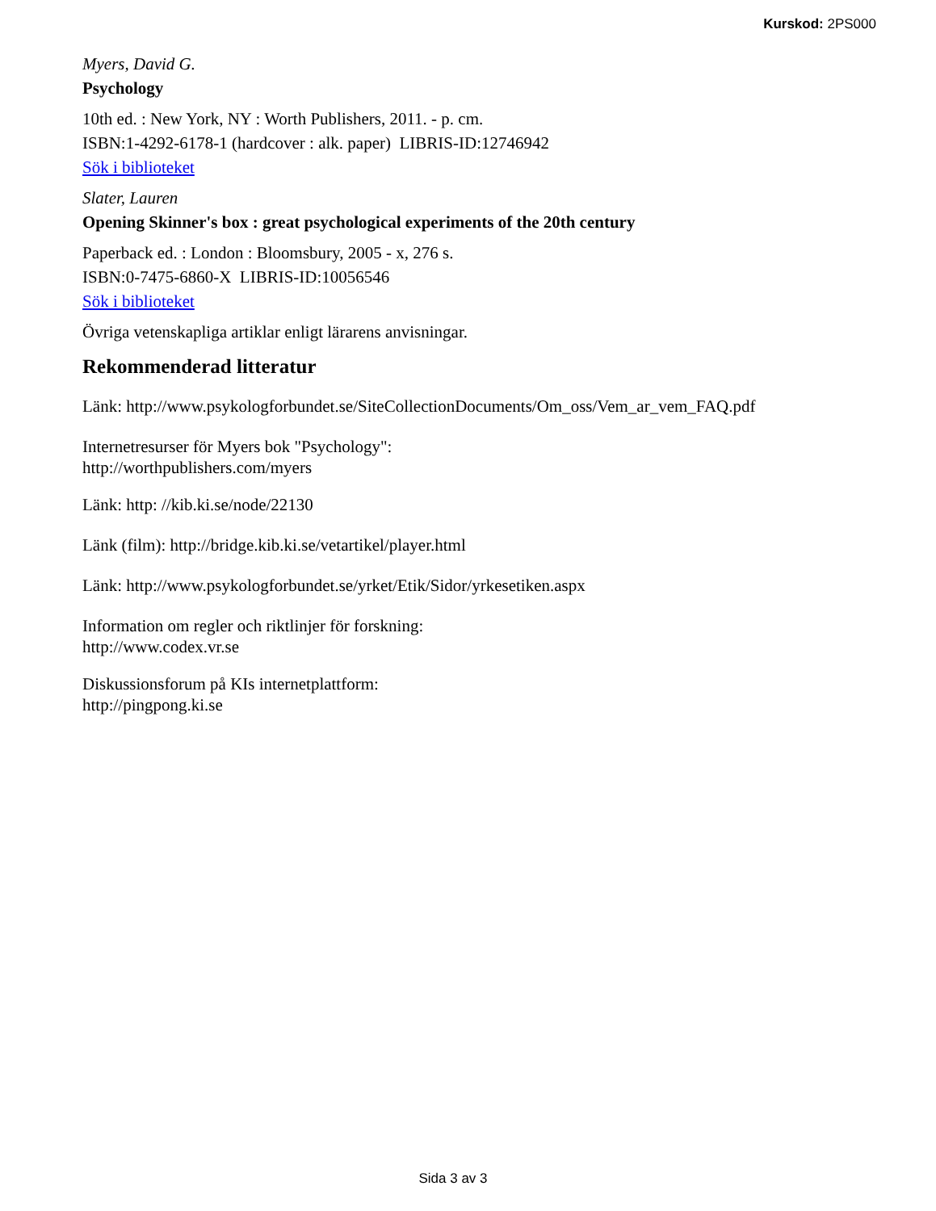Kurskod: 2PS000
Myers, David G.
Psychology
10th ed. : New York, NY : Worth Publishers, 2011. - p. cm.
ISBN:1-4292-6178-1 (hardcover : alk. paper) LIBRIS-ID:12746942
Sök i biblioteket
Slater, Lauren
Opening Skinner's box : great psychological experiments of the 20th century
Paperback ed. : London : Bloomsbury, 2005 - x, 276 s.
ISBN:0-7475-6860-X LIBRIS-ID:10056546
Sök i biblioteket
Övriga vetenskapliga artiklar enligt lärarens anvisningar.
Rekommenderad litteratur
Länk: http://www.psykologforbundet.se/SiteCollectionDocuments/Om_oss/Vem_ar_vem_FAQ.pdf
Internetresurser för Myers bok "Psychology":
http://worthpublishers.com/myers
Länk: http: //kib.ki.se/node/22130
Länk (film): http://bridge.kib.ki.se/vetartikel/player.html
Länk: http://www.psykologforbundet.se/yrket/Etik/Sidor/yrkesetiken.aspx
Information om regler och riktlinjer för forskning:
http://www.codex.vr.se
Diskussionsforum på KIs internetplattform:
http://pingpong.ki.se
Sida 3 av 3